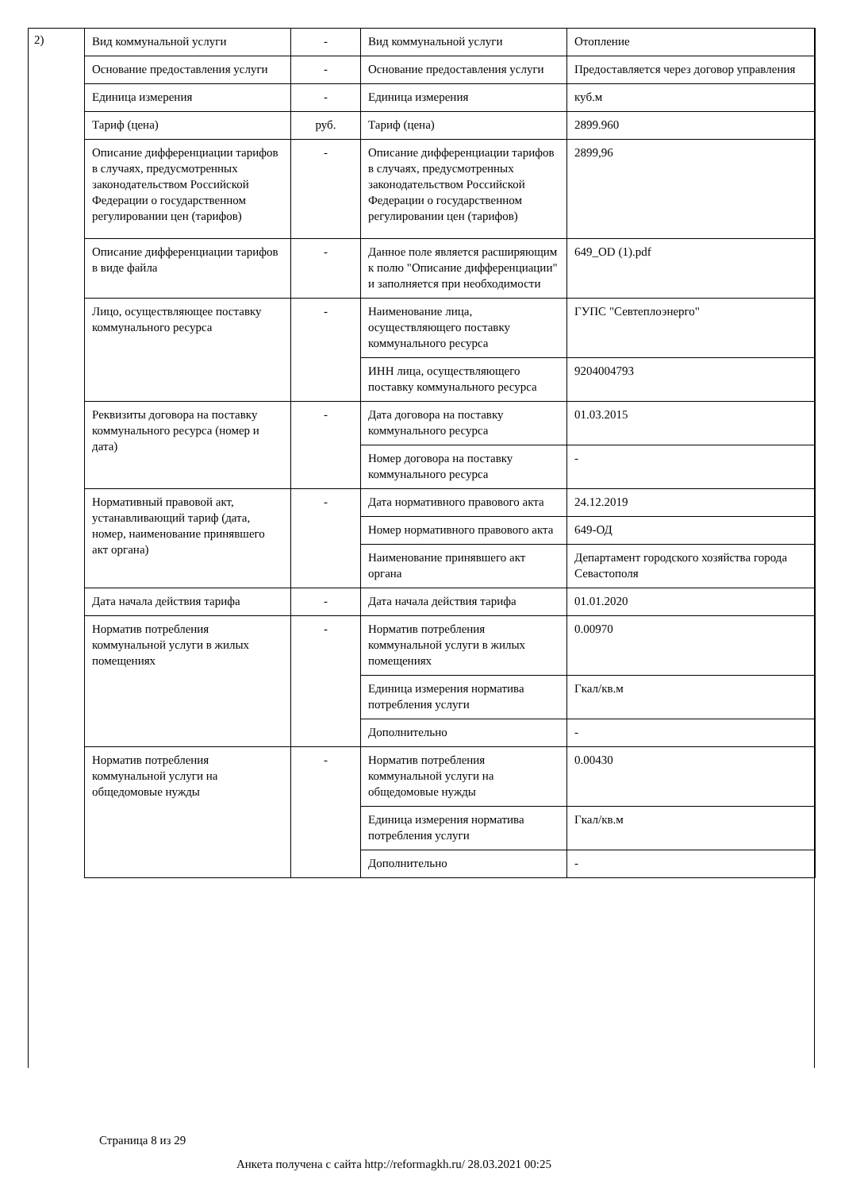2)
| Вид коммунальной услуги | - | Вид коммунальной услуги | Отопление |
| Основание предоставления услуги | - | Основание предоставления услуги | Предоставляется через договор управления |
| Единица измерения | - | Единица измерения | куб.м |
| Тариф (цена) | руб. | Тариф (цена) | 2899.960 |
| Описание дифференциации тарифов в случаях, предусмотренных законодательством Российской Федерации о государственном регулировании цен (тарифов) | - | Описание дифференциации тарифов в случаях, предусмотренных законодательством Российской Федерации о государственном регулировании цен (тарифов) | 2899,96 |
| Описание дифференциации тарифов в виде файла | - | Данное поле является расширяющим к полю "Описание дифференциации" и заполняется при необходимости | 649_OD (1).pdf |
| Лицо, осуществляющее поставку коммунального ресурса | - | Наименование лица, осуществляющего поставку коммунального ресурса | ГУПС "Севтеплоэнерго" |
| | | ИНН лица, осуществляющего поставку коммунального ресурса | 9204004793 |
| Реквизиты договора на поставку коммунального ресурса (номер и дата) | - | Дата договора на поставку коммунального ресурса | 01.03.2015 |
| | | Номер договора на поставку коммунального ресурса | - |
| Нормативный правовой акт, устанавливающий тариф (дата, номер, наименование принявшего акт органа) | - | Дата нормативного правового акта | 24.12.2019 |
| | | Номер нормативного правового акта | 649-ОД |
| | | Наименование принявшего акт органа | Департамент городского хозяйства города Севастополя |
| Дата начала действия тарифа | - | Дата начала действия тарифа | 01.01.2020 |
| Норматив потребления коммунальной услуги в жилых помещениях | - | Норматив потребления коммунальной услуги в жилых помещениях | 0.00970 |
| | | Единица измерения норматива потребления услуги | Гкал/кв.м |
| | | Дополнительно | - |
| Норматив потребления коммунальной услуги на общедомовые нужды | - | Норматив потребления коммунальной услуги на общедомовые нужды | 0.00430 |
| | | Единица измерения норматива потребления услуги | Гкал/кв.м |
| | | Дополнительно | - |
Страница 8 из 29
Анкета получена с сайта http://reformagkh.ru/ 28.03.2021 00:25